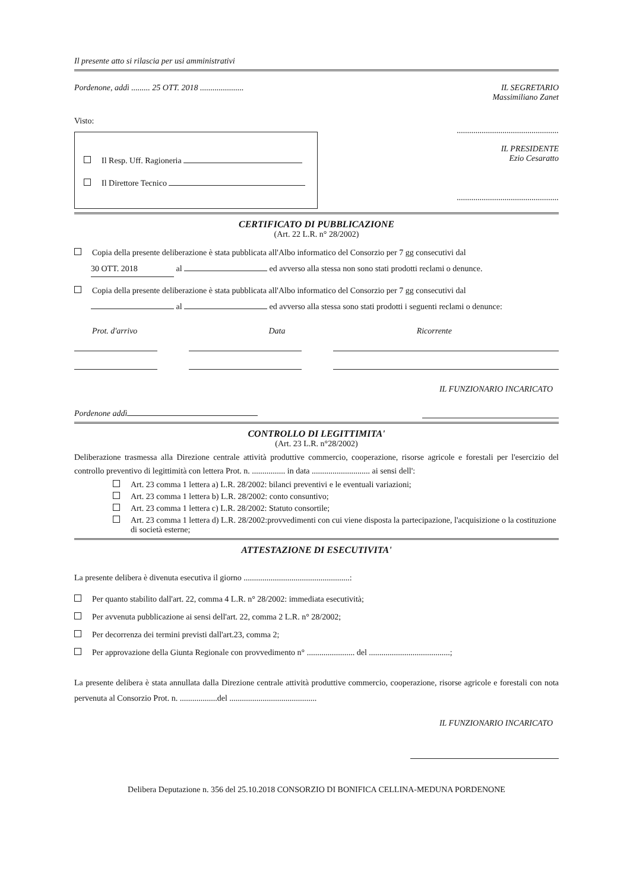Il presente atto si rilascia per usi amministrativi
Pordenone, addì ......... 25 OTT. 2018 .....................
Visto:
Il Resp. Uff. Ragioneria
Il Direttore Tecnico
IL SEGRETARIO
Massimiliano Zanet
.................................................
IL PRESIDENTE
Ezio Cesaratto
.................................................
CERTIFICATO DI PUBBLICAZIONE
(Art. 22 L.R. n° 28/2002)
Copia della presente deliberazione è stata pubblicata all'Albo informatico del Consorzio per 7 gg consecutivi dal
30 OTT. 2018 al ed avverso alla stessa non sono stati prodotti reclami o denunce.
Copia della presente deliberazione è stata pubblicata all'Albo informatico del Consorzio per 7 gg consecutivi dal
al ed avverso alla stessa sono stati prodotti i seguenti reclami o denunce:
Prot. d'arrivo Data Ricorrente
IL FUNZIONARIO INCARICATO
Pordenone addì
CONTROLLO DI LEGITTIMITA'
(Art. 23 L.R. n°28/2002)
Deliberazione trasmessa alla Direzione centrale attività produttive commercio, cooperazione, risorse agricole e forestali per l'esercizio del controllo preventivo di legittimità con lettera Prot. n. ................ in data ............................ ai sensi dell':
Art. 23 comma 1 lettera a) L.R. 28/2002: bilanci preventivi e le eventuali variazioni;
Art. 23 comma 1 lettera b) L.R. 28/2002: conto consuntivo;
Art. 23 comma 1 lettera c) L.R. 28/2002: Statuto consortile;
Art. 23 comma 1 lettera d) L.R. 28/2002:provvedimenti con cui viene disposta la partecipazione, l'acquisizione o la costituzione di società esterne;
ATTESTAZIONE DI ESECUTIVITA'
La presente delibera è divenuta esecutiva il giorno ...................................................:
Per quanto stabilito dall'art. 22, comma 4 L.R. n° 28/2002: immediata esecutività;
Per avvenuta pubblicazione ai sensi dell'art. 22, comma 2 L.R. n° 28/2002;
Per decorrenza dei termini previsti dall'art.23, comma 2;
Per approvazione della Giunta Regionale con provvedimento n° ....................... del .......................................;
La presente delibera è stata annullata dalla Direzione centrale attività produttive commercio, cooperazione, risorse agricole e forestali con nota pervenuta al Consorzio Prot. n. ..................del ..........................................
IL FUNZIONARIO INCARICATO
Delibera Deputazione n. 356 del 25.10.2018 CONSORZIO DI BONIFICA CELLINA-MEDUNA PORDENONE